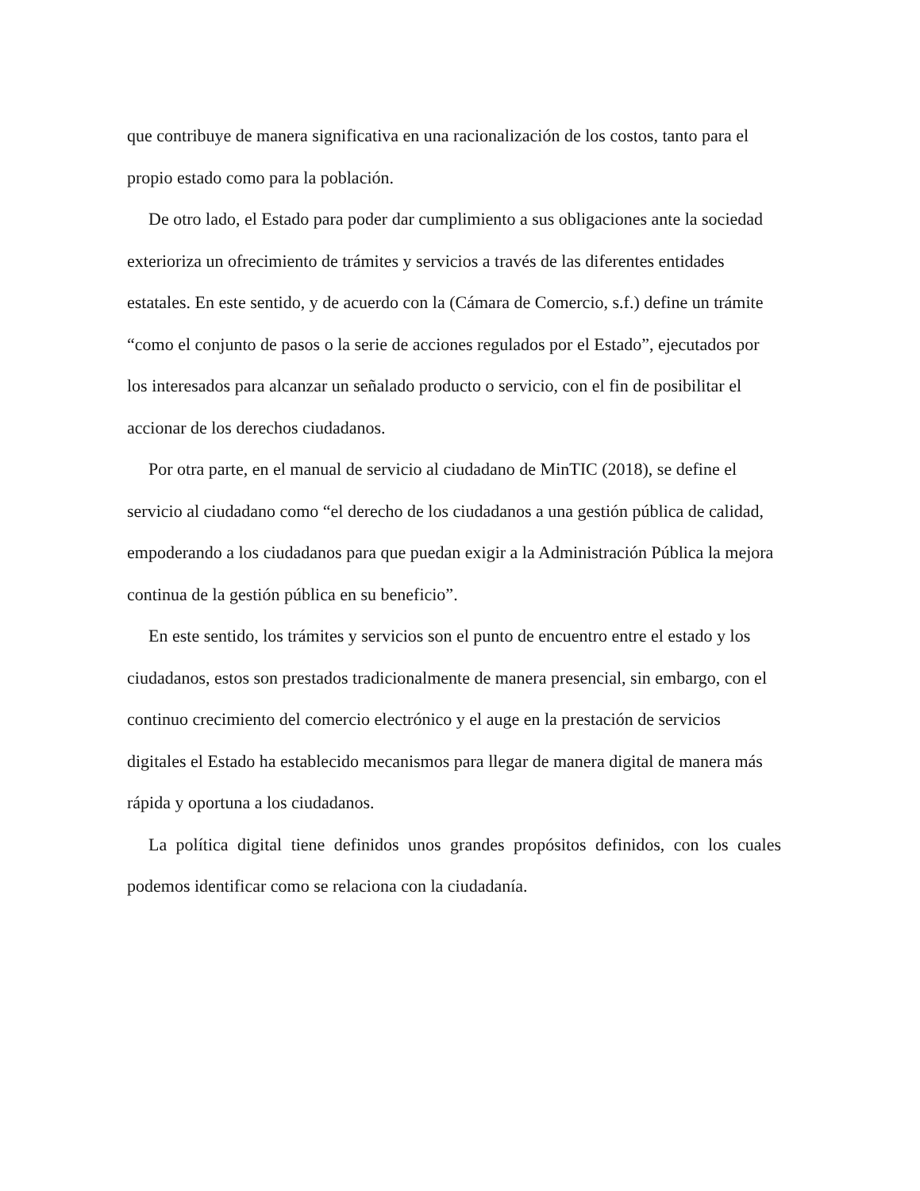que contribuye de manera significativa en una racionalización de los costos, tanto para el propio estado como para la población.
De otro lado, el Estado para poder dar cumplimiento a sus obligaciones ante la sociedad exterioriza un ofrecimiento de trámites y servicios a través de las diferentes entidades estatales. En este sentido, y de acuerdo con la (Cámara de Comercio, s.f.) define un trámite “como el conjunto de pasos o la serie de acciones regulados por el Estado”, ejecutados por los interesados para alcanzar un señalado producto o servicio, con el fin de posibilitar el accionar de los derechos ciudadanos.
Por otra parte, en el manual de servicio al ciudadano de MinTIC (2018), se define el servicio al ciudadano como “el derecho de los ciudadanos a una gestión pública de calidad, empoderando a los ciudadanos para que puedan exigir a la Administración Pública la mejora continua de la gestión pública en su beneficio”.
En este sentido, los trámites y servicios son el punto de encuentro entre el estado y los ciudadanos, estos son prestados tradicionalmente de manera presencial, sin embargo, con el continuo crecimiento del comercio electrónico y el auge en la prestación de servicios digitales el Estado ha establecido mecanismos para llegar de manera digital de manera más rápida y oportuna a los ciudadanos.
La política digital tiene definidos unos grandes propósitos definidos, con los cuales podemos identificar como se relaciona con la ciudadanía.